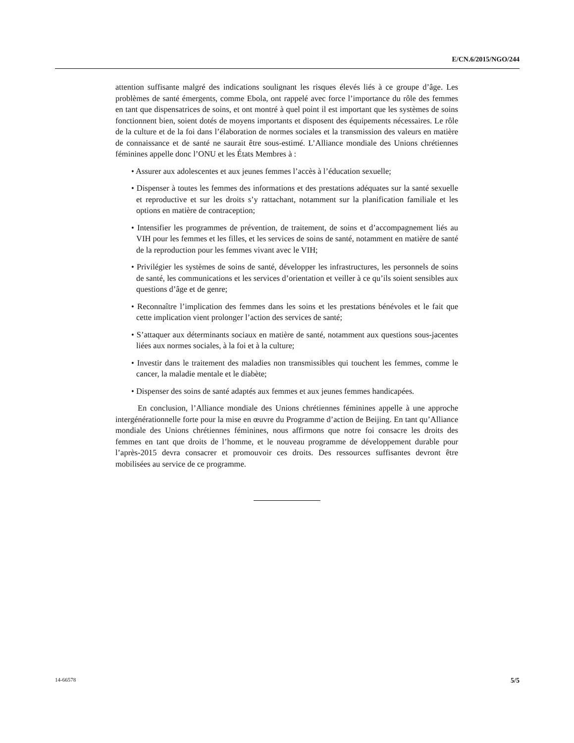E/CN.6/2015/NGO/244
attention suffisante malgré des indications soulignant les risques élevés liés à ce groupe d’âge. Les problèmes de santé émergents, comme Ebola, ont rappelé avec force l’importance du rôle des femmes en tant que dispensatrices de soins, et ont montré à quel point il est important que les systèmes de soins fonctionnent bien, soient dotés de moyens importants et disposent des équipements nécessaires. Le rôle de la culture et de la foi dans l’élaboration de normes sociales et la transmission des valeurs en matière de connaissance et de santé ne saurait être sous-estimé. L’Alliance mondiale des Unions chrétiennes féminines appelle donc l’ONU et les États Membres à :
• Assurer aux adolescentes et aux jeunes femmes l’accès à l’éducation sexuelle;
• Dispenser à toutes les femmes des informations et des prestations adéquates sur la santé sexuelle et reproductive et sur les droits s’y rattachant, notamment sur la planification familiale et les options en matière de contraception;
• Intensifier les programmes de prévention, de traitement, de soins et d’accompagnement liés au VIH pour les femmes et les filles, et les services de soins de santé, notamment en matière de santé de la reproduction pour les femmes vivant avec le VIH;
• Privilégier les systèmes de soins de santé, développer les infrastructures, les personnels de soins de santé, les communications et les services d’orientation et veiller à ce qu’ils soient sensibles aux questions d’âge et de genre;
• Reconnaître l’implication des femmes dans les soins et les prestations bénévoles et le fait que cette implication vient prolonger l’action des services de santé;
• S’attaquer aux déterminants sociaux en matière de santé, notamment aux questions sous-jacentes liées aux normes sociales, à la foi et à la culture;
• Investir dans le traitement des maladies non transmissibles qui touchent les femmes, comme le cancer, la maladie mentale et le diabète;
• Dispenser des soins de santé adaptés aux femmes et aux jeunes femmes handicapées.
En conclusion, l’Alliance mondiale des Unions chrétiennes féminines appelle à une approche intergénérationnelle forte pour la mise en œuvre du Programme d’action de Beijing. En tant qu’Alliance mondiale des Unions chrétiennes féminines, nous affirmons que notre foi consacre les droits des femmes en tant que droits de l’homme, et le nouveau programme de développement durable pour l’après-2015 devra consacrer et promouvoir ces droits. Des ressources suffisantes devront être mobilisées au service de ce programme.
14-66578 5/5